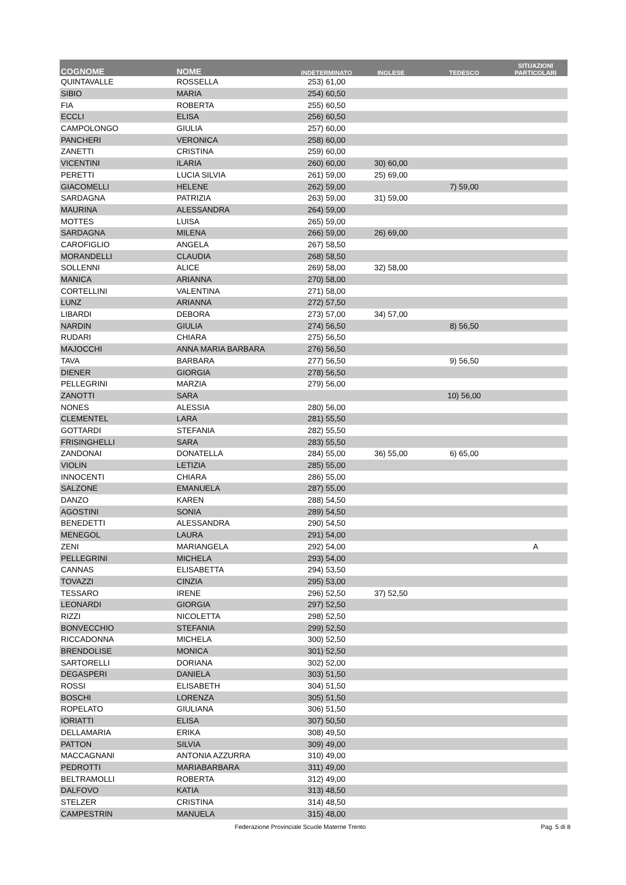| COGNOME | NOME | INDETERMINATO | INGLESE | TEDESCO | SITUAZIONI PARTICOLARI |
| --- | --- | --- | --- | --- | --- |
| QUINTAVALLE | ROSSELLA | 253) 61,00 | | | |
| SIBIO | MARIA | 254) 60,50 | | | |
| FIA | ROBERTA | 255) 60,50 | | | |
| ECCLI | ELISA | 256) 60,50 | | | |
| CAMPOLONGO | GIULIA | 257) 60,00 | | | |
| PANCHERI | VERONICA | 258) 60,00 | | | |
| ZANETTI | CRISTINA | 259) 60,00 | | | |
| VICENTINI | ILARIA | 260) 60,00 | 30) 60,00 | | |
| PERETTI | LUCIA SILVIA | 261) 59,00 | 25) 69,00 | | |
| GIACOMELLI | HELENE | 262) 59,00 | | 7) 59,00 | |
| SARDAGNA | PATRIZIA | 263) 59,00 | 31) 59,00 | | |
| MAURINA | ALESSANDRA | 264) 59,00 | | | |
| MOTTES | LUISA | 265) 59,00 | | | |
| SARDAGNA | MILENA | 266) 59,00 | 26) 69,00 | | |
| CAROFIGLIO | ANGELA | 267) 58,50 | | | |
| MORANDELLI | CLAUDIA | 268) 58,50 | | | |
| SOLLENNI | ALICE | 269) 58,00 | 32) 58,00 | | |
| MANICA | ARIANNA | 270) 58,00 | | | |
| CORTELLINI | VALENTINA | 271) 58,00 | | | |
| LUNZ | ARIANNA | 272) 57,50 | | | |
| LIBARDI | DEBORA | 273) 57,00 | 34) 57,00 | | |
| NARDIN | GIULIA | 274) 56,50 | | 8) 56,50 | |
| RUDARI | CHIARA | 275) 56,50 | | | |
| MAJOCCHI | ANNA MARIA BARBARA | 276) 56,50 | | | |
| TAVA | BARBARA | 277) 56,50 | | 9) 56,50 | |
| DIENER | GIORGIA | 278) 56,50 | | | |
| PELLEGRINI | MARZIA | 279) 56,00 | | | |
| ZANOTTI | SARA | | | 10) 56,00 | |
| NONES | ALESSIA | 280) 56,00 | | | |
| CLEMENTEL | LARA | 281) 55,50 | | | |
| GOTTARDI | STEFANIA | 282) 55,50 | | | |
| FRISINGHELLI | SARA | 283) 55,50 | | | |
| ZANDONAI | DONATELLA | 284) 55,00 | 36) 55,00 | 6) 65,00 | |
| VIOLIN | LETIZIA | 285) 55,00 | | | |
| INNOCENTI | CHIARA | 286) 55,00 | | | |
| SALZONE | EMANUELA | 287) 55,00 | | | |
| DANZO | KAREN | 288) 54,50 | | | |
| AGOSTINI | SONIA | 289) 54,50 | | | |
| BENEDETTI | ALESSANDRA | 290) 54,50 | | | |
| MENEGOL | LAURA | 291) 54,00 | | | |
| ZENI | MARIANGELA | 292) 54,00 | | | A |
| PELLEGRINI | MICHELA | 293) 54,00 | | | |
| CANNAS | ELISABETTA | 294) 53,50 | | | |
| TOVAZZI | CINZIA | 295) 53,00 | | | |
| TESSARO | IRENE | 296) 52,50 | 37) 52,50 | | |
| LEONARDI | GIORGIA | 297) 52,50 | | | |
| RIZZI | NICOLETTA | 298) 52,50 | | | |
| BONVECCHIO | STEFANIA | 299) 52,50 | | | |
| RICCADONNA | MICHELA | 300) 52,50 | | | |
| BRENDOLISE | MONICA | 301) 52,50 | | | |
| SARTORELLI | DORIANA | 302) 52,00 | | | |
| DEGASPERI | DANIELA | 303) 51,50 | | | |
| ROSSI | ELISABETH | 304) 51,50 | | | |
| BOSCHI | LORENZA | 305) 51,50 | | | |
| ROPELATO | GIULIANA | 306) 51,50 | | | |
| IORIATTI | ELISA | 307) 50,50 | | | |
| DELLAMARIA | ERIKA | 308) 49,50 | | | |
| PATTON | SILVIA | 309) 49,00 | | | |
| MACCAGNANI | ANTONIA AZZURRA | 310) 49,00 | | | |
| PEDROTTI | MARIABARBARA | 311) 49,00 | | | |
| BELTRAMOLLI | ROBERTA | 312) 49,00 | | | |
| DALFOVO | KATIA | 313) 48,50 | | | |
| STELZER | CRISTINA | 314) 48,50 | | | |
| CAMPESTRIN | MANUELA | 315) 48,00 | | | |
Federazione Provinciale Scuole Materne Trento Pag. 5 di 8